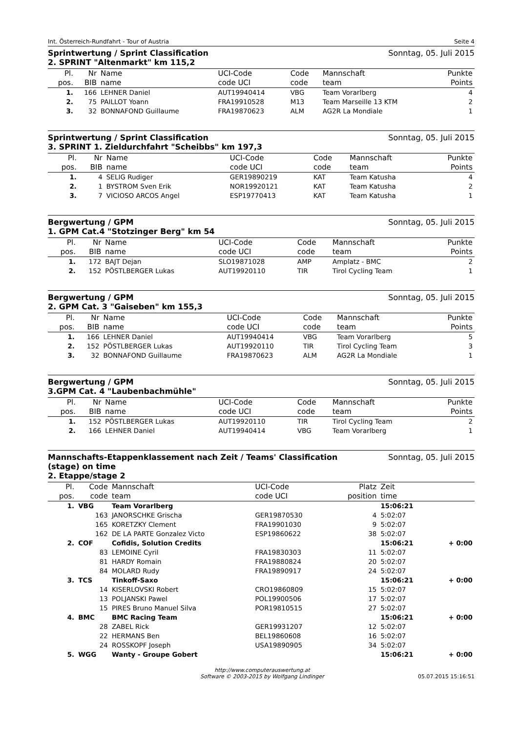Int. Österreich-Rundfahrt - Tour of Austria Seite 4
Sprintwertung / Sprint Classification
2. SPRINT "Altenmarkt" km 115,2 Sonntag, 05. Juli 2015
| Pl. | Nr | Name | UCI-Code | Code | Mannschaft | Punkte |
| --- | --- | --- | --- | --- | --- | --- |
| pos. | BIB | name | code UCI | code | team | Points |
| 1. | 166 | LEHNER Daniel | AUT19940414 | VBG | Team Vorarlberg | 4 |
| 2. | 75 | PAILLOT Yoann | FRA19910528 | M13 | Team Marseille 13 KTM | 2 |
| 3. | 32 | BONNAFOND Guillaume | FRA19870623 | ALM | AG2R La Mondiale | 1 |
Sprintwertung / Sprint Classification
3. SPRINT 1. Zieldurchfahrt "Scheibbs" km 197,3 Sonntag, 05. Juli 2015
| Pl. | Nr | Name | UCI-Code | Code | Mannschaft | Punkte |
| --- | --- | --- | --- | --- | --- | --- |
| pos. | BIB | name | code UCI | code | team | Points |
| 1. | 4 | SELIG Rudiger | GER19890219 | KAT | Team Katusha | 4 |
| 2. | 1 | BYSTROM Sven Erik | NOR19920121 | KAT | Team Katusha | 2 |
| 3. | 7 | VICIOSO ARCOS Angel | ESP19770413 | KAT | Team Katusha | 1 |
Bergwertung / GPM
1. GPM Cat.4 "Stotzinger Berg" km 54 Sonntag, 05. Juli 2015
| Pl. | Nr | Name | UCI-Code | Code | Mannschaft | Punkte |
| --- | --- | --- | --- | --- | --- | --- |
| pos. | BIB | name | code UCI | code | team | Points |
| 1. | 172 | BAJT Dejan | SLO19871028 | AMP | Amplatz - BMC | 2 |
| 2. | 152 | PÖSTLBERGER Lukas | AUT19920110 | TIR | Tirol Cycling Team | 1 |
Bergwertung / GPM
2. GPM Cat. 3 "Gaiseben" km 155,3 Sonntag, 05. Juli 2015
| Pl. | Nr | Name | UCI-Code | Code | Mannschaft | Punkte |
| --- | --- | --- | --- | --- | --- | --- |
| pos. | BIB | name | code UCI | code | team | Points |
| 1. | 166 | LEHNER Daniel | AUT19940414 | VBG | Team Vorarlberg | 5 |
| 2. | 152 | PÖSTLBERGER Lukas | AUT19920110 | TIR | Tirol Cycling Team | 3 |
| 3. | 32 | BONNAFOND Guillaume | FRA19870623 | ALM | AG2R La Mondiale | 1 |
Bergwertung / GPM
3.GPM Cat. 4 "Laubenbachmühle" Sonntag, 05. Juli 2015
| Pl. | Nr | Name | UCI-Code | Code | Mannschaft | Punkte |
| --- | --- | --- | --- | --- | --- | --- |
| pos. | BIB | name | code UCI | code | team | Points |
| 1. | 152 | PÖSTLBERGER Lukas | AUT19920110 | TIR | Tirol Cycling Team | 2 |
| 2. | 166 | LEHNER Daniel | AUT19940414 | VBG | Team Vorarlberg | 1 |
Mannschafts-Etappenklassement nach Zeit / Teams' Classification
(stage) on time
2. Etappe/stage 2 Sonntag, 05. Juli 2015
| Pl. | Code | Mannschaft | UCI-Code | Platz | Zeit | |
| --- | --- | --- | --- | --- | --- | --- |
| pos. | code | team | code UCI | position | time | |
| 1. | VBG | Team Vorarlberg | | | 15:06:21 | |
| | 163 | JANORSCHKE Grischa | GER19870530 | 4 | 5:02:07 | |
| | 165 | KORETZKY Clement | FRA19901030 | 9 | 5:02:07 | |
| | 162 | DE LA PARTE Gonzalez Victo | ESP19860622 | 38 | 5:02:07 | |
| 2. | COF | Cofidis, Solution Credits | | | 15:06:21 | + 0:00 |
| | 83 | LEMOINE Cyril | FRA19830303 | 11 | 5:02:07 | |
| | 81 | HARDY Romain | FRA19880824 | 20 | 5:02:07 | |
| | 84 | MOLARD Rudy | FRA19890917 | 24 | 5:02:07 | |
| 3. | TCS | Tinkoff-Saxo | | | 15:06:21 | + 0:00 |
| | 14 | KISERLOVSKI Robert | CRO19860809 | 15 | 5:02:07 | |
| | 13 | POLJANSKI Pawel | POL19900506 | 17 | 5:02:07 | |
| | 15 | PIRES Bruno Manuel Silva | POR19810515 | 27 | 5:02:07 | |
| 4. | BMC | BMC Racing Team | | | 15:06:21 | + 0:00 |
| | 28 | ZABEL Rick | GER19931207 | 12 | 5:02:07 | |
| | 22 | HERMANS Ben | BEL19860608 | 16 | 5:02:07 | |
| | 24 | ROSSKOPF Joseph | USA19890905 | 34 | 5:02:07 | |
| 5. | WGG | Wanty - Groupe Gobert | | | 15:06:21 | + 0:00 |
http://www.computerauswertung.at
Software © 2003-2015 by Wolfgang Lindinger
05.07.2015 15:16:51